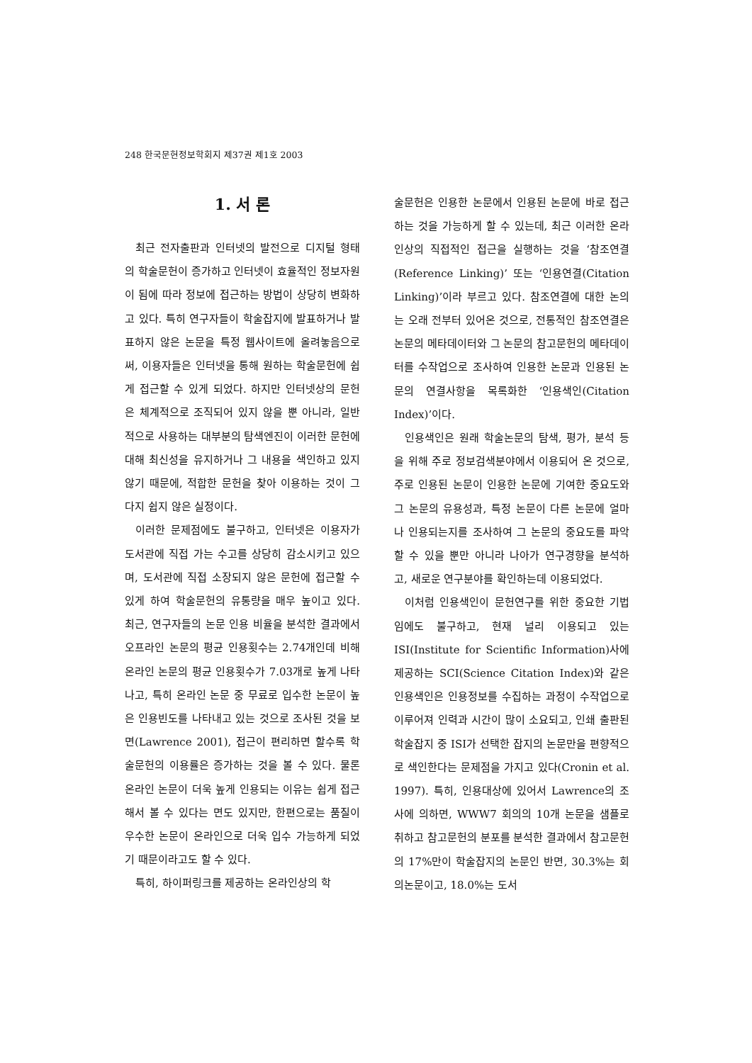248 한국문헌정보학회지 제37권 제1호 2003
1. 서 론
최근 전자출판과 인터넷의 발전으로 디지털 형태의 학술문헌이 증가하고 인터넷이 효율적인 정보자원이 됨에 따라 정보에 접근하는 방법이 상당히 변화하고 있다. 특히 연구자들이 학술잡지에 발표하거나 발표하지 않은 논문을 특정 웹사이트에 올려놓음으로써, 이용자들은 인터넷을 통해 원하는 학술문헌에 쉽게 접근할 수 있게 되었다. 하지만 인터넷상의 문헌은 체계적으로 조직되어 있지 않을 뿐 아니라, 일반적으로 사용하는 대부분의 탐색엔진이 이러한 문헌에 대해 최신성을 유지하거나 그 내용을 색인하고 있지 않기 때문에, 적합한 문헌을 찾아 이용하는 것이 그다지 쉽지 않은 실정이다.
이러한 문제점에도 불구하고, 인터넷은 이용자가 도서관에 직접 가는 수고를 상당히 감소시키고 있으며, 도서관에 직접 소장되지 않은 문헌에 접근할 수 있게 하여 학술문헌의 유통량을 매우 높이고 있다. 최근, 연구자들의 논문 인용 비율을 분석한 결과에서 오프라인 논문의 평균 인용횟수는 2.74개인데 비해 온라인 논문의 평균 인용횟수가 7.03개로 높게 나타나고, 특히 온라인 논문 중 무료로 입수한 논문이 높은 인용빈도를 나타내고 있는 것으로 조사된 것을 보면(Lawrence 2001), 접근이 편리하면 할수록 학술문헌의 이용률은 증가하는 것을 볼 수 있다. 물론 온라인 논문이 더욱 높게 인용되는 이유는 쉽게 접근해서 볼 수 있다는 면도 있지만, 한편으로는 품질이 우수한 논문이 온라인으로 더욱 입수 가능하게 되었기 때문이라고도 할 수 있다.
특히, 하이퍼링크를 제공하는 온라인상의 학
술문헌은 인용한 논문에서 인용된 논문에 바로 접근하는 것을 가능하게 할 수 있는데, 최근 이러한 온라인상의 직접적인 접근을 실행하는 것을 ‘참조연결(Reference Linking)’ 또는 ‘인용연결(Citation Linking)’이라 부르고 있다. 참조연결에 대한 논의는 오래 전부터 있어온 것으로, 전통적인 참조연결은 논문의 메타데이터와 그 논문의 참고문헌의 메타데이터를 수작업으로 조사하여 인용한 논문과 인용된 논문의 연결사항을 목록화한 ‘인용색인(Citation Index)’이다.
인용색인은 원래 학술논문의 탐색, 평가, 분석 등을 위해 주로 정보검색분야에서 이용되어 온 것으로, 주로 인용된 논문이 인용한 논문에 기여한 중요도와 그 논문의 유용성과, 특정 논문이 다른 논문에 얼마나 인용되는지를 조사하여 그 논문의 중요도를 파악할 수 있을 뿐만 아니라 나아가 연구경향을 분석하고, 새로운 연구분야를 확인하는데 이용되었다.
이처럼 인용색인이 문헌연구를 위한 중요한 기법임에도 불구하고, 현재 널리 이용되고 있는 ISI(Institute for Scientific Information)사에 제공하는 SCI(Science Citation Index)와 같은 인용색인은 인용정보를 수집하는 과정이 수작업으로 이루어져 인력과 시간이 많이 소요되고, 인쇄 출판된 학술잡지 중 ISI가 선택한 잡지의 논문만을 편향적으로 색인한다는 문제점을 가지고 있다(Cronin et al. 1997). 특히, 인용대상에 있어서 Lawrence의 조사에 의하면, WWW7 회의의 10개 논문을 샘플로 취하고 참고문헌의 분포를 분석한 결과에서 참고문헌의 17%만이 학술잡지의 논문인 반면, 30.3%는 회의논문이고, 18.0%는 도서